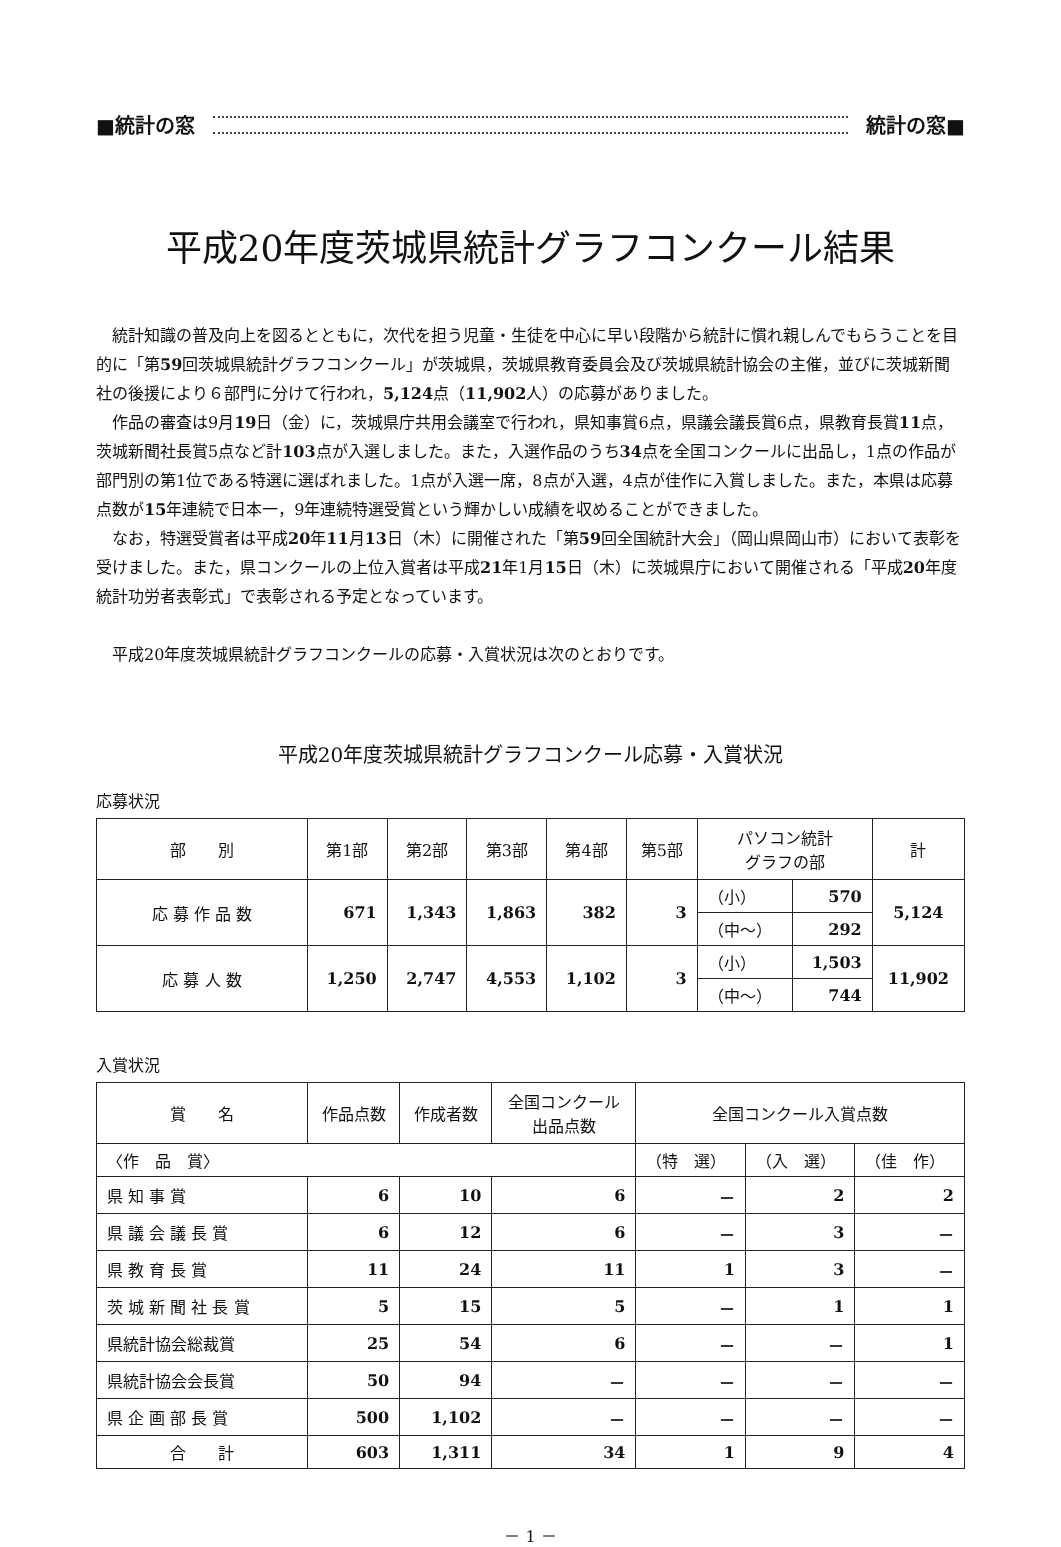■統計の窓 統計の窓■
平成20年度茨城県統計グラフコンクール結果
統計知識の普及向上を図るとともに，次代を担う児童・生徒を中心に早い段階から統計に慣れ親しんでもらうことを目的に「第59回茨城県統計グラフコンクール」が茨城県，茨城県教育委員会及び茨城県統計協会の主催，並びに茨城新聞社の後援により６部門に分けて行われ，5,124点（11,902人）の応募がありました。
作品の審査は9月19日（金）に，茨城県庁共用会議室で行われ，県知事賞6点，県議会議長賞6点，県教育長賞11点，茨城新聞社長賞5点など計103点が入選しました。また，入選作品のうち34点を全国コンクールに出品し，1点の作品が部門別の第1位である特選に選ばれました。1点が入選一席，8点が入選，4点が佳作に入賞しました。また，本県は応募点数が15年連続で日本一，9年連続特選受賞という輝かしい成績を収めることができました。
なお，特選受賞者は平成20年11月13日（木）に開催された「第59回全国統計大会」（岡山県岡山市）において表彰を受けました。また，県コンクールの上位入賞者は平成21年1月15日（木）に茨城県庁において開催される「平成20年度統計功労者表彰式」で表彰される予定となっています。
平成20年度茨城県統計グラフコンクールの応募・入賞状況は次のとおりです。
平成20年度茨城県統計グラフコンクール応募・入賞状況
応募状況
| 部 別 | 第1部 | 第2部 | 第3部 | 第4部 | 第5部 | パソコン統計 グラフの部 | | 計 |
| --- | --- | --- | --- | --- | --- | --- | --- | --- |
| 応 募 作 品 数 | 671 | 1,343 | 1,863 | 382 | 3 | （小） | 570 | 5,124 |
| | | | | | | （中～） | 292 | |
| 応 募 人 数 | 1,250 | 2,747 | 4,553 | 1,102 | 3 | （小） | 1,503 | 11,902 |
| | | | | | | （中～） | 744 | |
入賞状況
| 賞 名 | 作品点数 | 作成者数 | 全国コンクール 出品点数 | 全国コンクール入賞点数 | | |
| --- | --- | --- | --- | --- | --- | --- |
| 〈作 品 賞〉 | | | | （特 選） | （入 選） | （佳 作） |
| 県 知 事 賞 | 6 | 10 | 6 | － | 2 | 2 |
| 県 議 会 議 長 賞 | 6 | 12 | 6 | － | 3 | － |
| 県 教 育 長 賞 | 11 | 24 | 11 | 1 | 3 | － |
| 茨 城 新 聞 社 長 賞 | 5 | 15 | 5 | － | 1 | 1 |
| 県統計協会総裁賞 | 25 | 54 | 6 | － | － | 1 |
| 県統計協会会長賞 | 50 | 94 | － | － | － | － |
| 県 企 画 部 長 賞 | 500 | 1,102 | － | － | － | － |
| 合 計 | 603 | 1,311 | 34 | 1 | 9 | 4 |
－ 1 －